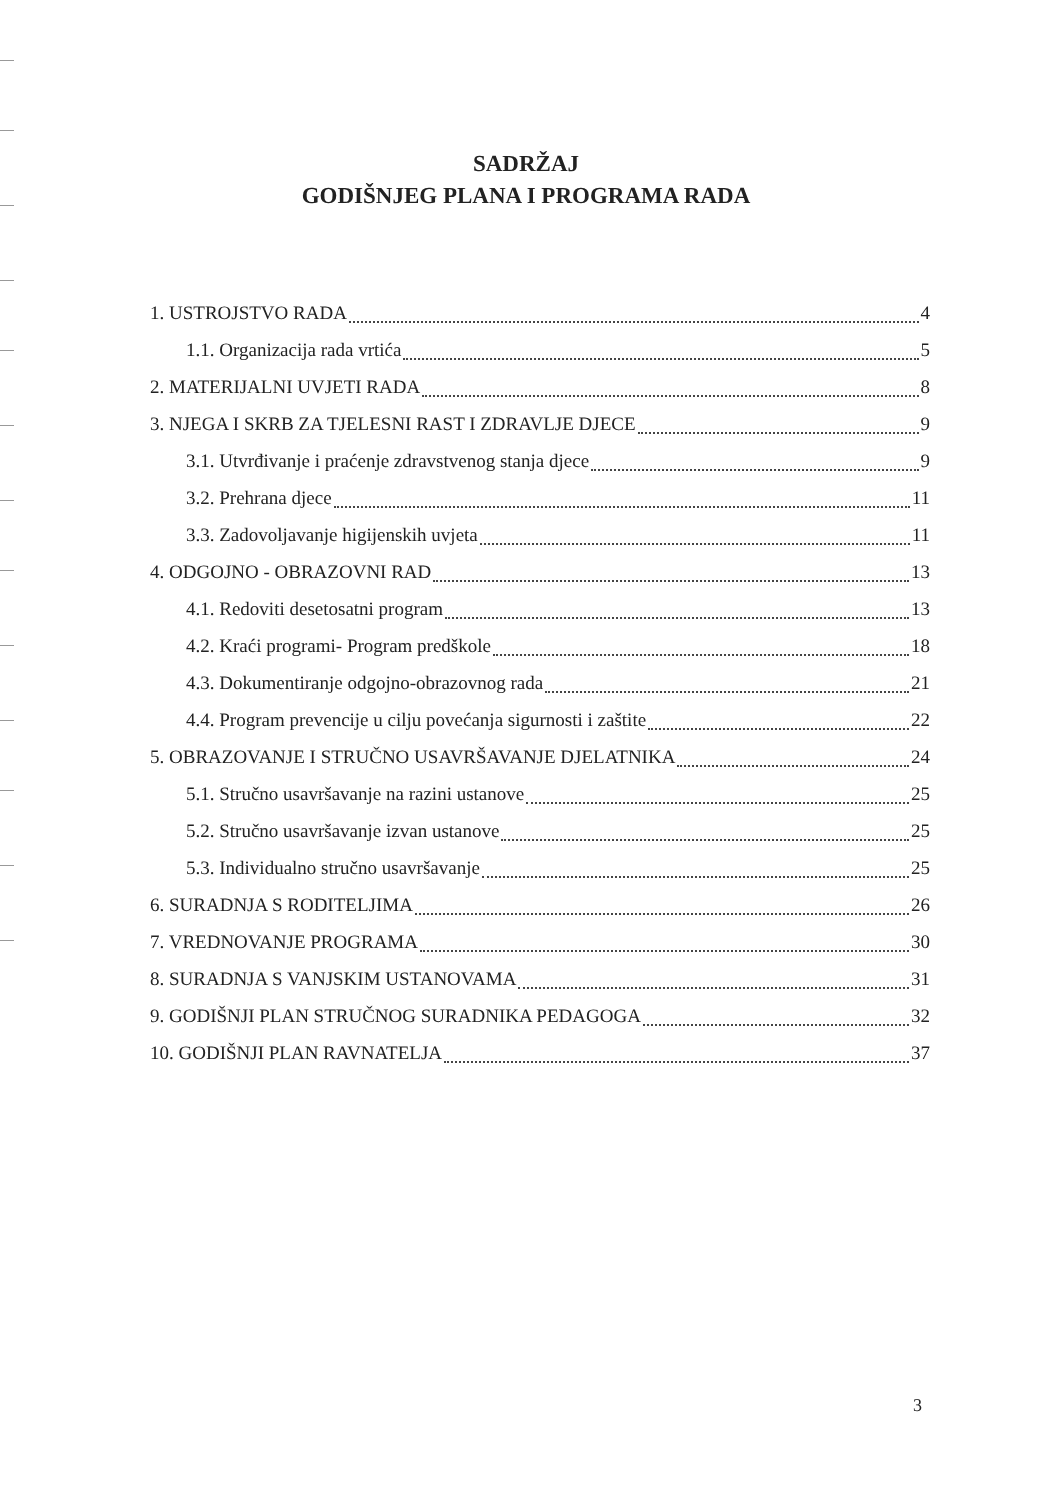SADRŽAJ
GODIŠNJEG PLANA I PROGRAMA RADA
1. USTROJSTVO RADA 4
1.1. Organizacija rada vrtića 5
2. MATERIJALNI UVJETI RADA 8
3. NJEGA I SKRB ZA TJELESNI RAST I ZDRAVLJE DJECE 9
3.1. Utvrđivanje i praćenje zdravstvenog stanja djece 9
3.2. Prehrana djece 11
3.3. Zadovoljavanje higijenskih uvjeta 11
4. ODGOJNO - OBRAZOVNI RAD 13
4.1. Redoviti desetosatni program 13
4.2. Kraći programi- Program predškole 18
4.3. Dokumentiranje odgojno-obrazovnog rada 21
4.4. Program prevencije u cilju povećanja sigurnosti i zaštite 22
5. OBRAZOVANJE I STRUČNO USAVRŠAVANJE DJELATNIKA 24
5.1. Stručno usavršavanje na razini ustanove 25
5.2. Stručno usavršavanje izvan ustanove 25
5.3. Individualno stručno usavršavanje 25
6. SURADNJA S RODITELJIMA 26
7. VREDNOVANJE PROGRAMA 30
8. SURADNJA S VANJSKIM USTANOVAMA 31
9. GODIŠNJI PLAN STRUČNOG SURADNIKA PEDAGOGA 32
10. GODIŠNJI PLAN RAVNATELJA 37
3